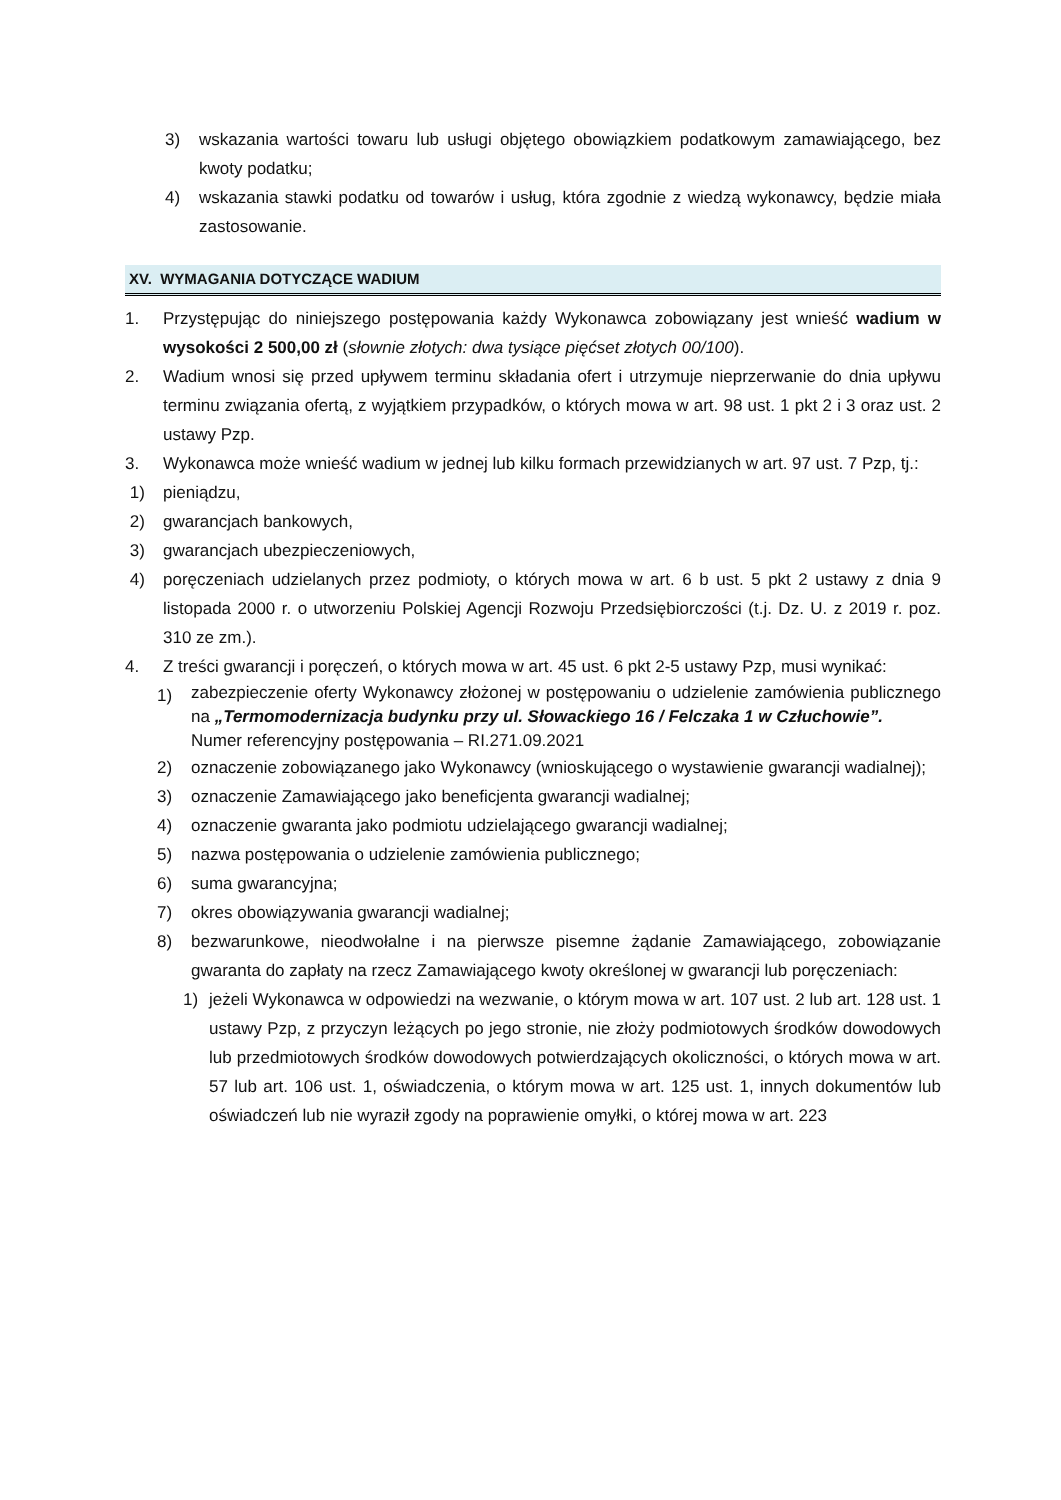3) wskazania wartości towaru lub usługi objętego obowiązkiem podatkowym zamawiającego, bez kwoty podatku;
4) wskazania stawki podatku od towarów i usług, która zgodnie z wiedzą wykonawcy, będzie miała zastosowanie.
XV. WYMAGANIA DOTYCZĄCE WADIUM
1. Przystępując do niniejszego postępowania każdy Wykonawca zobowiązany jest wnieść wadium w wysokości 2 500,00 zł (słownie złotych: dwa tysiące pięćset złotych 00/100).
2. Wadium wnosi się przed upływem terminu składania ofert i utrzymuje nieprzerwanie do dnia upływu terminu związania ofertą, z wyjątkiem przypadków, o których mowa w art. 98 ust. 1 pkt 2 i 3 oraz ust. 2 ustawy Pzp.
3. Wykonawca może wnieść wadium w jednej lub kilku formach przewidzianych w art. 97 ust. 7 Pzp, tj.:
1) pieniądzu,
2) gwarancjach bankowych,
3) gwarancjach ubezpieczeniowych,
4) poręczeniach udzielanych przez podmioty, o których mowa w art. 6 b ust. 5 pkt 2 ustawy z dnia 9 listopada 2000 r. o utworzeniu Polskiej Agencji Rozwoju Przedsiębiorczości (t.j. Dz. U. z 2019 r. poz. 310 ze zm.).
4. Z treści gwarancji i poręczeń, o których mowa w art. 45 ust. 6 pkt 2-5 ustawy Pzp, musi wynikać:
1) zabezpieczenie oferty Wykonawcy złożonej w postępowaniu o udzielenie zamówienia publicznego na „Termomodernizacja budynku przy ul. Słowackiego 16 / Felczaka 1 w Człuchowie”.
Numer referencyjny postępowania – RI.271.09.2021
2) oznaczenie zobowiązanego jako Wykonawcy (wnioskującego o wystawienie gwarancji wadialnej);
3) oznaczenie Zamawiającego jako beneficjenta gwarancji wadialnej;
4) oznaczenie gwaranta jako podmiotu udzielającego gwarancji wadialnej;
5) nazwa postępowania o udzielenie zamówienia publicznego;
6) suma gwarancyjna;
7) okres obowiązywania gwarancji wadialnej;
8) bezwarunkowe, nieodwołalne i na pierwsze pisemne żądanie Zamawiającego, zobowiązanie gwaranta do zapłaty na rzecz Zamawiającego kwoty określonej w gwarancji lub poręczeniach:
1) jeżeli Wykonawca w odpowiedzi na wezwanie, o którym mowa w art. 107 ust. 2 lub art. 128 ust. 1 ustawy Pzp, z przyczyn leżących po jego stronie, nie złoży podmiotowych środków dowodowych lub przedmiotowych środków dowodowych potwierdzających okoliczności, o których mowa w art. 57 lub art. 106 ust. 1, oświadczenia, o którym mowa w art. 125 ust. 1, innych dokumentów lub oświadczeń lub nie wyraził zgody na poprawienie omyłki, o której mowa w art. 223